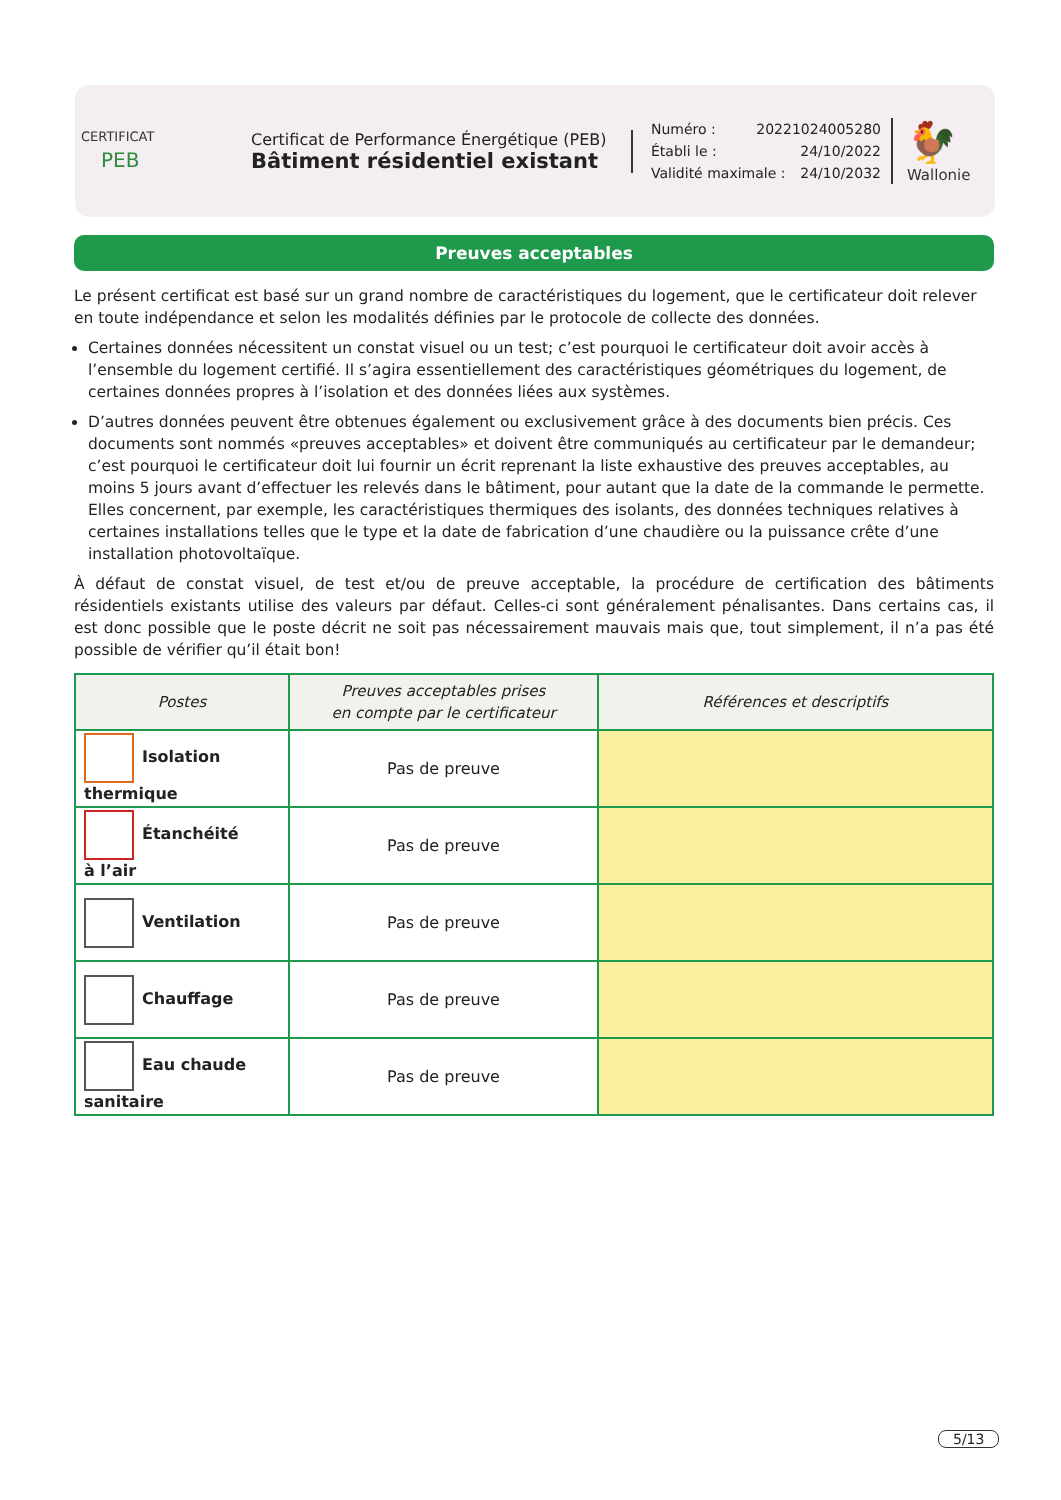CERTIFICAT
PEB
Certificat de Performance Énergétique (PEB)
Bâtiment résidentiel existant
Numéro : 20221024005280
Établi le : 24/10/2022
Validité maximale : 24/10/2032
🐓
Wallonie
Preuves acceptables
Le présent certificat est basé sur un grand nombre de caractéristiques du logement, que le certificateur doit relever en toute indépendance et selon les modalités définies par le protocole de collecte des données.
Certaines données nécessitent un constat visuel ou un test; c’est pourquoi le certificateur doit avoir accès à l’ensemble du logement certifié. Il s’agira essentiellement des caractéristiques géométriques du logement, de certaines données propres à l’isolation et des données liées aux systèmes.
D’autres données peuvent être obtenues également ou exclusivement grâce à des documents bien précis. Ces documents sont nommés «preuves acceptables» et doivent être communiqués au certificateur par le demandeur; c’est pourquoi le certificateur doit lui fournir un écrit reprenant la liste exhaustive des preuves acceptables, au moins 5 jours avant d’effectuer les relevés dans le bâtiment, pour autant que la date de la commande le permette. Elles concernent, par exemple, les caractéristiques thermiques des isolants, des données techniques relatives à certaines installations telles que le type et la date de fabrication d’une chaudière ou la puissance crête d’une installation photovoltaïque.
À défaut de constat visuel, de test et/ou de preuve acceptable, la procédure de certification des bâtiments résidentiels existants utilise des valeurs par défaut. Celles-ci sont généralement pénalisantes. Dans certains cas, il est donc possible que le poste décrit ne soit pas nécessairement mauvais mais que, tout simplement, il n’a pas été possible de vérifier qu’il était bon!
| Postes | Preuves acceptables prises en compte par le certificateur | Références et descriptifs |
| --- | --- | --- |
| Isolation thermique | Pas de preuve | |
| Étanchéité à l’air | Pas de preuve | |
| Ventilation | Pas de preuve | |
| Chauffage | Pas de preuve | |
| Eau chaude sanitaire | Pas de preuve | |
5/13